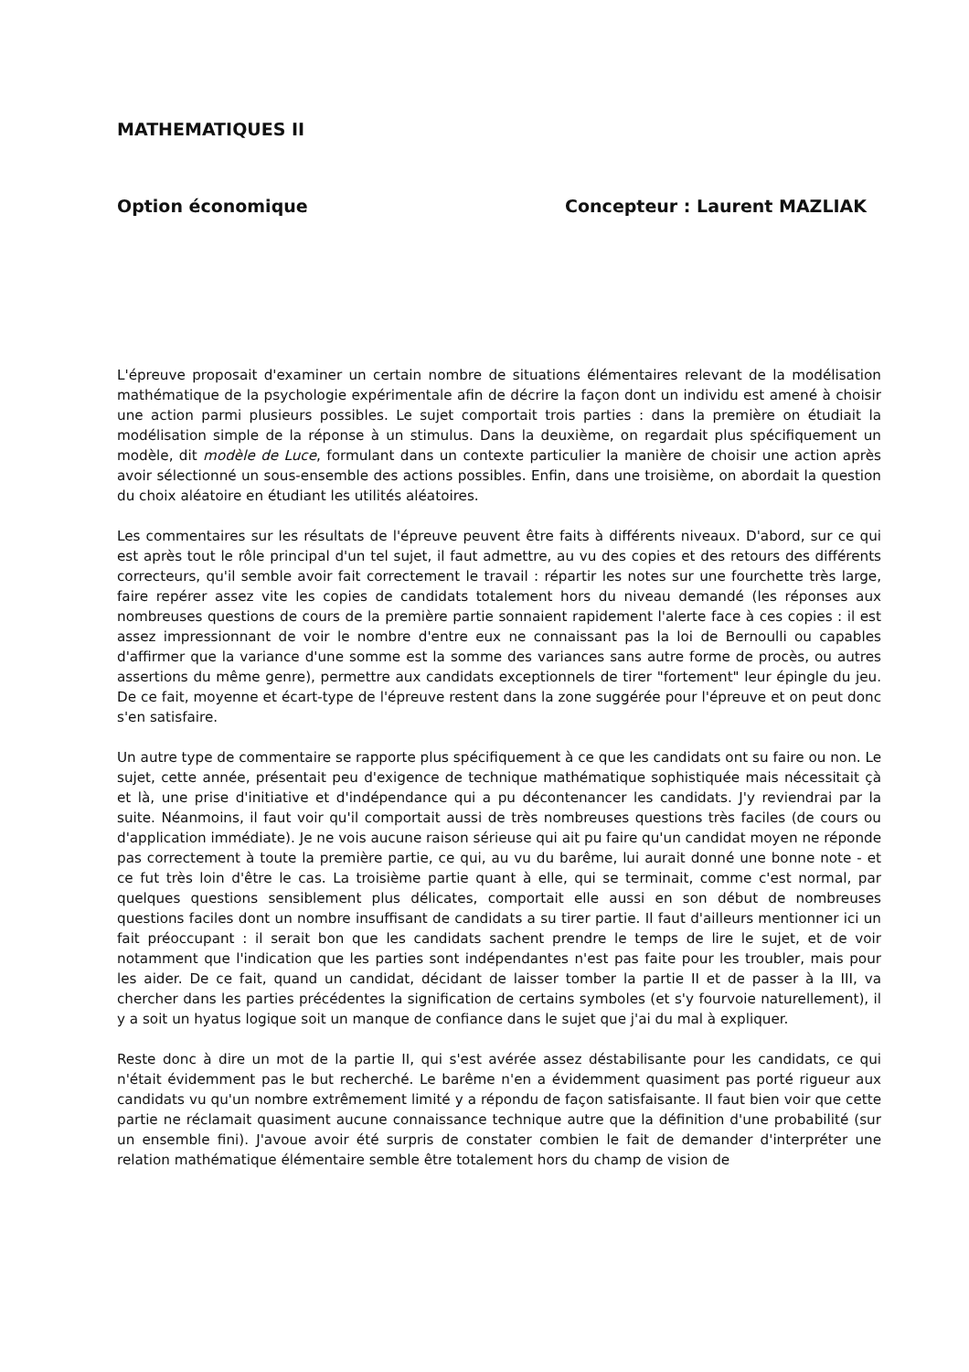MATHEMATIQUES II
Option économique Concepteur : Laurent MAZLIAK
L'épreuve proposait d'examiner un certain nombre de situations élémentaires relevant de la modélisation mathématique de la psychologie expérimentale afin de décrire la façon dont un individu est amené à choisir une action parmi plusieurs possibles. Le sujet comportait trois parties : dans la première on étudiait la modélisation simple de la réponse à un stimulus. Dans la deuxième, on regardait plus spécifiquement un modèle, dit modèle de Luce, formulant dans un contexte particulier la manière de choisir une action après avoir sélectionné un sous-ensemble des actions possibles. Enfin, dans une troisième, on abordait la question du choix aléatoire en étudiant les utilités aléatoires.
Les commentaires sur les résultats de l'épreuve peuvent être faits à différents niveaux. D'abord, sur ce qui est après tout le rôle principal d'un tel sujet, il faut admettre, au vu des copies et des retours des différents correcteurs, qu'il semble avoir fait correctement le travail : répartir les notes sur une fourchette très large, faire repérer assez vite les copies de candidats totalement hors du niveau demandé (les réponses aux nombreuses questions de cours de la première partie sonnaient rapidement l'alerte face à ces copies : il est assez impressionnant de voir le nombre d'entre eux ne connaissant pas la loi de Bernoulli ou capables d'affirmer que la variance d'une somme est la somme des variances sans autre forme de procès, ou autres assertions du même genre), permettre aux candidats exceptionnels de tirer "fortement" leur épingle du jeu. De ce fait, moyenne et écart-type de l'épreuve restent dans la zone suggérée pour l'épreuve et on peut donc s'en satisfaire.
Un autre type de commentaire se rapporte plus spécifiquement à ce que les candidats ont su faire ou non. Le sujet, cette année, présentait peu d'exigence de technique mathématique sophistiquée mais nécessitait çà et là, une prise d'initiative et d'indépendance qui a pu décontenancer les candidats. J'y reviendrai par la suite. Néanmoins, il faut voir qu'il comportait aussi de très nombreuses questions très faciles (de cours ou d'application immédiate). Je ne vois aucune raison sérieuse qui ait pu faire qu'un candidat moyen ne réponde pas correctement à toute la première partie, ce qui, au vu du barême, lui aurait donné une bonne note - et ce fut très loin d'être le cas. La troisième partie quant à elle, qui se terminait, comme c'est normal, par quelques questions sensiblement plus délicates, comportait elle aussi en son début de nombreuses questions faciles dont un nombre insuffisant de candidats a su tirer partie. Il faut d'ailleurs mentionner ici un fait préoccupant : il serait bon que les candidats sachent prendre le temps de lire le sujet, et de voir notamment que l'indication que les parties sont indépendantes n'est pas faite pour les troubler, mais pour les aider. De ce fait, quand un candidat, décidant de laisser tomber la partie II et de passer à la III, va chercher dans les parties précédentes la signification de certains symboles (et s'y fourvoie naturellement), il y a soit un hyatus logique soit un manque de confiance dans le sujet que j'ai du mal à expliquer.
Reste donc à dire un mot de la partie II, qui s'est avérée assez déstabilisante pour les candidats, ce qui n'était évidemment pas le but recherché. Le barême n'en a évidemment quasiment pas porté rigueur aux candidats vu qu'un nombre extrêmement limité y a répondu de façon satisfaisante. Il faut bien voir que cette partie ne réclamait quasiment aucune connaissance technique autre que la définition d'une probabilité (sur un ensemble fini). J'avoue avoir été surpris de constater combien le fait de demander d'interpréter une relation mathématique élémentaire semble être totalement hors du champ de vision de